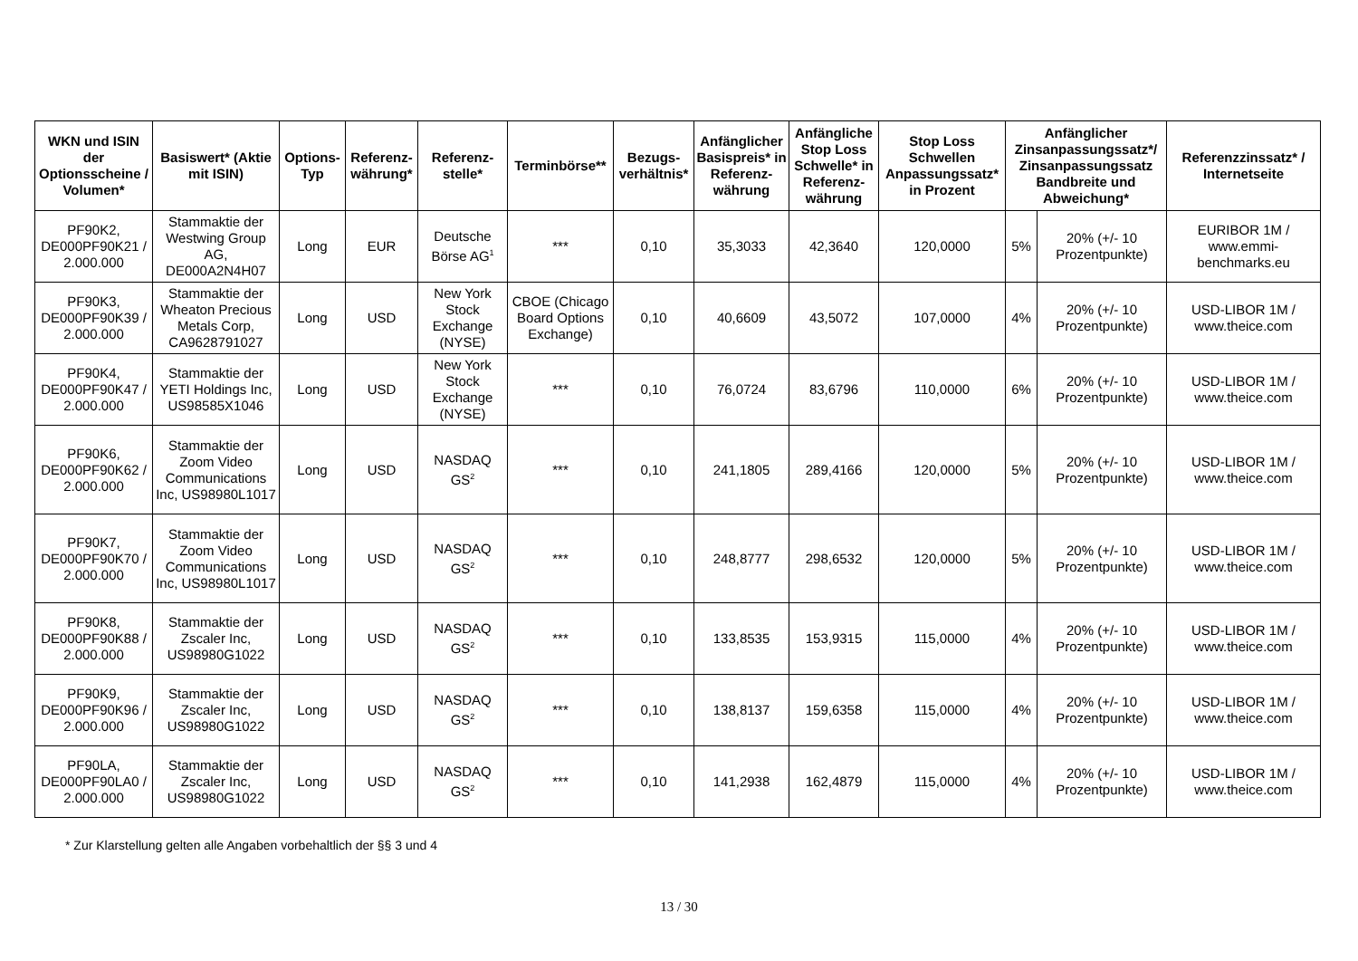| WKN und ISIN der Optionsscheine / Volumen* | Basiswert* (Aktie mit ISIN) | Options-Typ | Referenz-währung* | Referenz-stelle* | Terminbörse** | Bezugs-verhältnis* | Anfänglicher Basispreis* in Referenz-währung | Anfängliche Stop Loss Schwelle* in Referenz-währung | Stop Loss Schwellen Anpassungssatz* in Prozent | Anfänglicher Zinsanpassungssatz*/ Zinsanpassungssatz Bandbreite und Abweichung* | | Referenzzinssatz* / Internetseite |
| --- | --- | --- | --- | --- | --- | --- | --- | --- | --- | --- | --- | --- |
| PF90K2, DE000PF90K21 / 2.000.000 | Stammaktie der Westwing Group AG, DE000A2N4H07 | Long | EUR | Deutsche Börse AG<sup>1</sup> | *** | 0,10 | 35,3033 | 42,3640 | 120,0000 | 5% | 20% (+/- 10 Prozentpunkte) | EURIBOR 1M / www.emmi-benchmarks.eu |
| PF90K3, DE000PF90K39 / 2.000.000 | Stammaktie der Wheaton Precious Metals Corp, CA9628791027 | Long | USD | New York Stock Exchange (NYSE) | CBOE (Chicago Board Options Exchange) | 0,10 | 40,6609 | 43,5072 | 107,0000 | 4% | 20% (+/- 10 Prozentpunkte) | USD-LIBOR 1M / www.theice.com |
| PF90K4, DE000PF90K47 / 2.000.000 | Stammaktie der YETI Holdings Inc, US98585X1046 | Long | USD | New York Stock Exchange (NYSE) | *** | 0,10 | 76,0724 | 83,6796 | 110,0000 | 6% | 20% (+/- 10 Prozentpunkte) | USD-LIBOR 1M / www.theice.com |
| PF90K6, DE000PF90K62 / 2.000.000 | Stammaktie der Zoom Video Communications Inc, US98980L1017 | Long | USD | NASDAQ GS<sup>2</sup> | *** | 0,10 | 241,1805 | 289,4166 | 120,0000 | 5% | 20% (+/- 10 Prozentpunkte) | USD-LIBOR 1M / www.theice.com |
| PF90K7, DE000PF90K70 / 2.000.000 | Stammaktie der Zoom Video Communications Inc, US98980L1017 | Long | USD | NASDAQ GS<sup>2</sup> | *** | 0,10 | 248,8777 | 298,6532 | 120,0000 | 5% | 20% (+/- 10 Prozentpunkte) | USD-LIBOR 1M / www.theice.com |
| PF90K8, DE000PF90K88 / 2.000.000 | Stammaktie der Zscaler Inc, US98980G1022 | Long | USD | NASDAQ GS<sup>2</sup> | *** | 0,10 | 133,8535 | 153,9315 | 115,0000 | 4% | 20% (+/- 10 Prozentpunkte) | USD-LIBOR 1M / www.theice.com |
| PF90K9, DE000PF90K96 / 2.000.000 | Stammaktie der Zscaler Inc, US98980G1022 | Long | USD | NASDAQ GS<sup>2</sup> | *** | 0,10 | 138,8137 | 159,6358 | 115,0000 | 4% | 20% (+/- 10 Prozentpunkte) | USD-LIBOR 1M / www.theice.com |
| PF90LA, DE000PF90LA0 / 2.000.000 | Stammaktie der Zscaler Inc, US98980G1022 | Long | USD | NASDAQ GS<sup>2</sup> | *** | 0,10 | 141,2938 | 162,4879 | 115,0000 | 4% | 20% (+/- 10 Prozentpunkte) | USD-LIBOR 1M / www.theice.com |
* Zur Klarstellung gelten alle Angaben vorbehaltlich der §§ 3 und 4
13 / 30